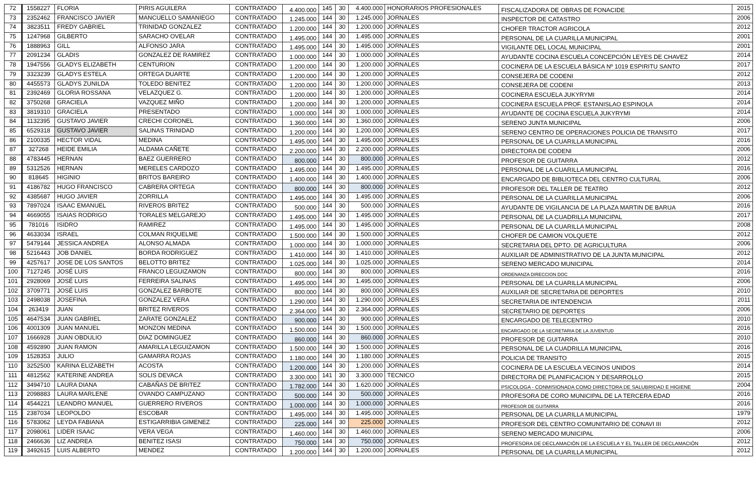| 72 | 1558227 | FLORIA | PIRIS AGUILERA | CONTRATADO | 4.400.000 | 145 | 30 | 4.400.000 | HONORARIOS PROFESIONALES | FISCALIZADORA DE OBRAS DE FONACIDE | 2015 |
| 73 | 2352462 | FRANCISCO JAVIER | MANCUELLO SAMANIEGO | CONTRATADO | 1.245.000 | 144 | 30 | 1.245.000 | JORNALES | INSPECTOR DE CATASTRO | 2006 |
| 74 | 3823511 | FREDY GABRIEL | TRINIDAD GONZALEZ | CONTRATADO | 1.200.000 | 144 | 30 | 1.200.000 | JORNALES | CHOFER TRACTOR AGRICOLA | 2012 |
| 75 | 1247968 | GILBERTO | SARACHO OVELAR | CONTRATADO | 1.495.000 | 144 | 30 | 1.495.000 | JORNALES | PERSONAL DE LA CUARILLA MUNICIPAL | 2001 |
| 76 | 1888963 | GILL | ALFONSO JARA | CONTRATADO | 1.495.000 | 144 | 30 | 1.495.000 | JORNALES | VIGILANTE DEL LOCAL MUNICIPAL | 2001 |
| 77 | 2091234 | GLADIS | GONZALEZ DE RAMIREZ | CONTRATADO | 1.000.000 | 144 | 30 | 1.000.000 | JORNALES | AYUDANTE COCINA ESCUELA CONCEPCIÓN LEYES DE CHAVEZ | 2014 |
| 78 | 1947556 | GLADYS ELIZABETH | CENTURION | CONTRATADO | 1.200.000 | 144 | 30 | 1.200.000 | JORNALES | COCINERA DE LA ESCUELA BÁSICA Nº 1019 ESPIRITU SANTO | 2017 |
| 79 | 3323239 | GLADYS ESTELA | ORTEGA DUARTE | CONTRATADO | 1.200.000 | 144 | 30 | 1.200.000 | JORNALES | CONSEJERA DE CODENI | 2012 |
| 80 | 4455573 | GLADYS ZUNILDA | TOLEDO BENITEZ | CONTRATADO | 1.200.000 | 144 | 30 | 1.200.000 | JORNALES | CONSEJERA DE CODENI | 2013 |
| 81 | 2392469 | GLORIA ROSSANA | VELAZQUEZ G. | CONTRATADO | 1.200.000 | 144 | 30 | 1.200.000 | JORNALES | COCINERA ESCUELA JUKYRYMI | 2014 |
| 82 | 3750268 | GRACIELA | VAZQUEZ MIÑO | CONTRATADO | 1.200.000 | 144 | 30 | 1.200.000 | JORNALES | COCINERA ESCUELA PROF. ESTANISLAO ESPINOLA | 2014 |
| 83 | 3819310 | GRACIELA | PRESENTADO | CONTRATADO | 1.000.000 | 144 | 30 | 1.000.000 | JORNALES | AYUDANTE DE COCINA ESCUELA JUKYRYMI | 2014 |
| 84 | 1132395 | GUSTAVO JAVIER | CRECHI CORONEL | CONTRATADO | 1.360.000 | 144 | 30 | 1.360.000 | JORNALES | SERENO JUNTA MUNICIPAL | 2006 |
| 85 | 6529318 | GUSTAVO JAVIER | SALINAS TRINIDAD | CONTRATADO | 1.200.000 | 144 | 30 | 1.200.000 | JORNALES | SERENO CENTRO DE OPERACIONES POLICIA DE TRANSITO | 2017 |
| 86 | 2100335 | HECTOR VIDAL | MEDINA | CONTRATADO | 1.495.000 | 144 | 30 | 1.495.000 | JORNALES | PERSONAL DE LA CUARILLA MUNICIPAL | 2016 |
| 87 | 327268 | HEIDE EMILIA | ALDAMA CAÑETE | CONTRATADO | 2.200.000 | 144 | 30 | 2.200.000 | JORNALES | DIRECTORA DE CODENI | 2006 |
| 88 | 4783445 | HERNAN | BAEZ GUERRERO | CONTRATADO | 800.000 | 144 | 30 | 800.000 | JORNALES | PROFESOR DE GUITARRA | 2012 |
| 89 | 5312526 | HERNAN | MERELES CARDOZO | CONTRATADO | 1.495.000 | 144 | 30 | 1.495.000 | JORNALES | PERSONAL DE LA CUARILLA MUNICIPAL | 2016 |
| 90 | 818645 | HIGINIO | BRITOS BAREIRO | CONTRATADO | 1.400.000 | 144 | 30 | 1.400.000 | JORNALES | ENCARGADO DE BIBLIOTECA DEL CENTRO CULTURAL | 2006 |
| 91 | 4186782 | HUGO FRANCISCO | CABRERA ORTEGA | CONTRATADO | 800.000 | 144 | 30 | 800.000 | JORNALES | PROFESOR DEL TALLER DE TEATRO | 2012 |
| 92 | 4385687 | HUGO JAVIER | ZORRILLA | CONTRATADO | 1.495.000 | 144 | 30 | 1.495.000 | JORNALES | PERSONAL DE LA CUARILLA MUNICIPAL | 2006 |
| 93 | 7897024 | ISAAC EMANUEL | RIVEROS BRITEZ | CONTRATADO | 500.000 | 144 | 30 | 500.000 | JORNALES | AYUDANTE DE VIGILANCIA DE LA PLAZA MARTIN DE BARUA | 2016 |
| 94 | 4669055 | ISAIAS RODRIGO | TORALES MELGAREJO | CONTRATADO | 1.495.000 | 144 | 30 | 1.495.000 | JORNALES | PERSONAL DE LA CUADRILLA MUNICIPAL | 2017 |
| 95 | 781016 | ISIDRO | RAMIREZ | CONTRATADO | 1.495.000 | 144 | 30 | 1.495.000 | JORNALES | PERSONAL DE LA CUARILLA MUNICIPAL | 2008 |
| 96 | 4633034 | ISRAEL | COLMAN RIQUELME | CONTRATADO | 1.500.000 | 144 | 30 | 1.500.000 | JORNALES | CHOFER DE CAMION VOLQUETE | 2012 |
| 97 | 5479144 | JESSICA ANDREA | ALONSO ALMADA | CONTRATADO | 1.000.000 | 144 | 30 | 1.000.000 | JORNALES | SECRETARIA DEL DPTO. DE AGRICULTURA | 2006 |
| 98 | 5216443 | JOB DANIEL | BORDA RODRIGUEZ | CONTRATADO | 1.410.000 | 144 | 30 | 1.410.000 | JORNALES | AUXILIAR DE ADMINISTRATIVO DE LA JUNTA MUNICIPAL | 2012 |
| 99 | 4257617 | JOSE DE LOS SANTOS | BELOTTO BRITEZ | CONTRATADO | 1.025.000 | 144 | 30 | 1.025.000 | JORNALES | SERENO MERCADO MUNICIPAL | 2014 |
| 100 | 7127245 | JOSÉ LUIS | FRANCO LEGUIZAMON | CONTRATADO | 800.000 | 144 | 30 | 800.000 | JORNALES | ORDENANZA DIRECCION DOC | 2016 |
| 101 | 2928069 | JOSÉ LUIS | FERREIRA SALINAS | CONTRATADO | 1.495.000 | 144 | 30 | 1.495.000 | JORNALES | PERSONAL DE LA CUARILLA MUNICIPAL | 2006 |
| 102 | 3709771 | JOSÉ LUIS | GONZALEZ BARBOTE | CONTRATADO | 800.000 | 144 | 30 | 800.000 | JORNALES | AUXILIAR DE SECRETARIA DE DEPORTES | 2010 |
| 103 | 2498038 | JOSEFINA | GONZALEZ VERA | CONTRATADO | 1.290.000 | 144 | 30 | 1.290.000 | JORNALES | SECRETARIA DE INTENDENCIA | 2011 |
| 104 | 263419 | JUAN | BRITEZ RIVEROS | CONTRATADO | 2.364.000 | 144 | 30 | 2.364.000 | JORNALES | SECRETARIO DE DEPORTES | 2006 |
| 105 | 4647534 | JUAN GABRIEL | ZARATE GONZALEZ | CONTRATADO | 900.000 | 144 | 30 | 900.000 | JORNALES | ENCARGADO DE TELECENTRO | 2010 |
| 106 | 4001309 | JUAN MANUEL | MONZON MEDINA | CONTRATADO | 1.500.000 | 144 | 30 | 1.500.000 | JORNALES | ENCARGADO DE LA SECRETARIA DE LA JUVENTUD | 2016 |
| 107 | 1666928 | JUAN OBDULIO | DIAZ DOMINGUEZ | CONTRATADO | 860.000 | 144 | 30 | 860.000 | JORNALES | PROFESOR DE GUITARRA | 2010 |
| 108 | 4592890 | JUAN RAMON | AMARILLA LEGUIZAMON | CONTRATADO | 1.500.000 | 144 | 30 | 1.500.000 | JORNALES | PERSONAL DE LA CUADRILLA MUNICIPAL | 2016 |
| 109 | 1528353 | JULIO | GAMARRA ROJAS | CONTRATADO | 1.180.000 | 144 | 30 | 1.180.000 | JORNALES | POLICIA DE TRANSITO | 2015 |
| 110 | 3252500 | KARINA ELIZABETH | ACOSTA | CONTRATADO | 1.200.000 | 144 | 30 | 1.200.000 | JORNALES | COCINERA DE LA ESCUELA VECINOS UNIDOS | 2014 |
| 111 | 4812562 | KATERINE ANDREA | SOLIS DEVACA | CONTRATADO | 3.300.000 | 141 | 30 | 3.300.000 | TECNICO | DIRECTORA DE PLANIFICACION Y DESARROLLO | 2015 |
| 112 | 3494710 | LAURA DIANA | CABAÑAS DE BRITEZ | CONTRATADO | 1.782.000 | 144 | 30 | 1.620.000 | JORNALES | PSICOLOGA - CONMISIONADA COMO DIRECTORA DE SALUBRIDAD E HIGIENE | 2004 |
| 113 | 2098883 | LAURA MARLENE | OVANDO CAMPUZANO | CONTRATADO | 500.000 | 144 | 30 | 500.000 | JORNALES | PROFESORA DE CORO MUNICIPAL DE LA TERCERA EDAD | 2016 |
| 114 | 4544221 | LEANDRO MANUEL | GUERRERO RIVEROS | CONTRATADO | 1.000.000 | 144 | 30 | 1.000.000 | JORNALES | PROFESOR DE GUITARRA | 2016 |
| 115 | 2387034 | LEOPOLDO | ESCOBAR | CONTRATADO | 1.495.000 | 144 | 30 | 1.495.000 | JORNALES | PERSONAL DE LA CUARILLA MUNICIPAL | 1979 |
| 116 | 5783062 | LEYDA FABIANA | ESTIGARRIBIA GIMENEZ | CONTRATADO | 225.000 | 144 | 30 | 225.000 | JORNALES | PROFESOR DEL CENTRO COMUNITARIO DE CONAVI III | 2012 |
| 117 | 2098061 | LIDER ISAAC | VERA VEGA | CONTRATADO | 1.460.000 | 144 | 30 | 1.460.000 | JORNALES | SERENO MERCADO MUNICIPAL | 2006 |
| 118 | 2466636 | LIZ ANDREA | BENITEZ ISASI | CONTRATADO | 750.000 | 144 | 30 | 750.000 | JORNALES | PROFESORA DE DECLAMACIÓN DE LA ESCUELA Y EL TALLER DE DECLAMACIÓN | 2012 |
| 119 | 3492615 | LUIS ALBERTO | MENDEZ | CONTRATADO | 1.200.000 | 144 | 30 | 1.200.000 | JORNALES | PERSONAL DE LA CUARILLA MUNICIPAL | 2012 |